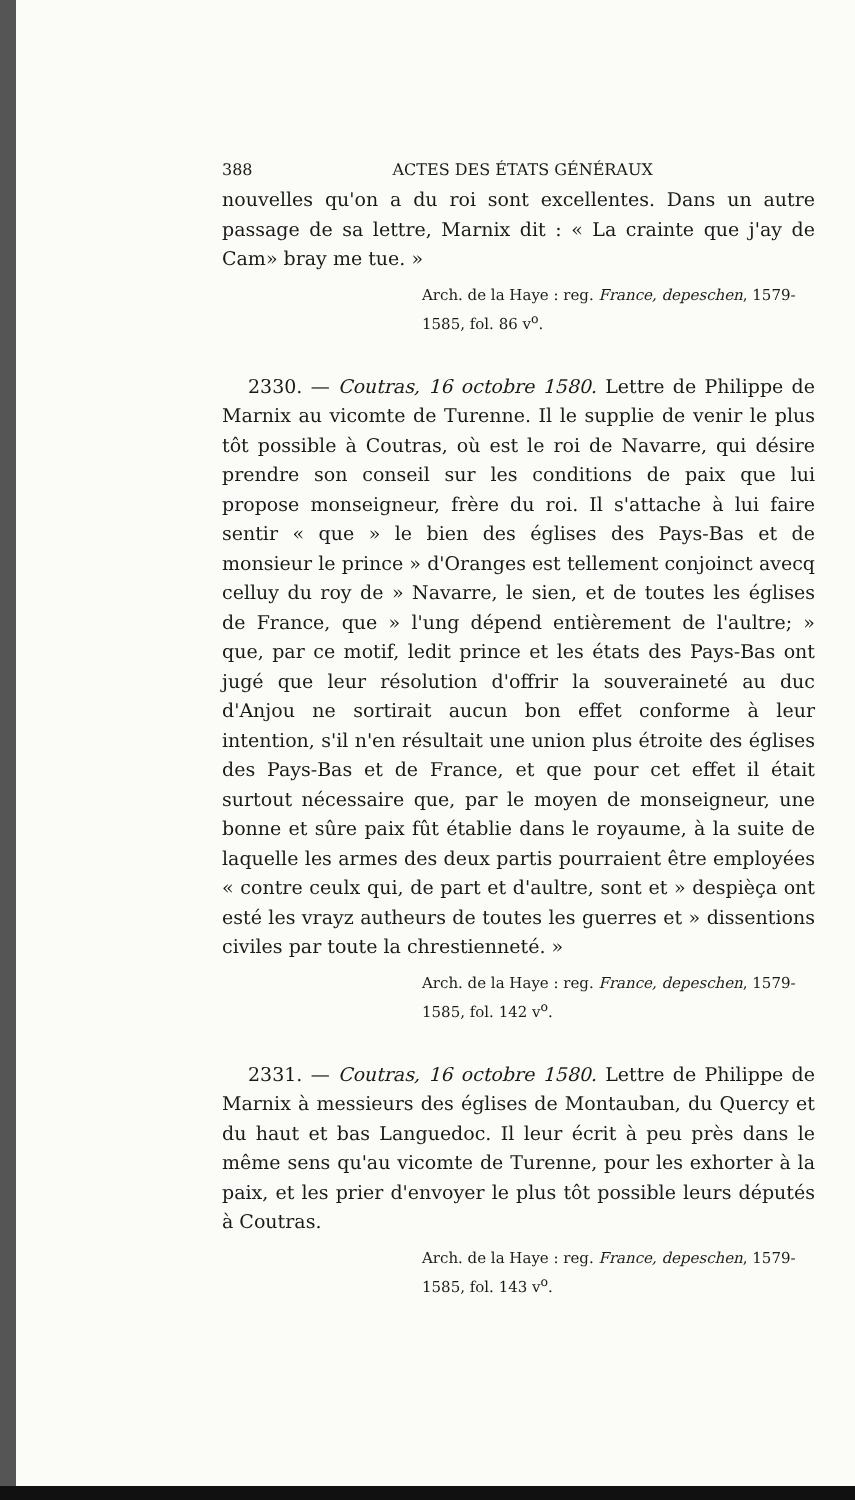388 ACTES DES ÉTATS GÉNÉRAUX
nouvelles qu'on a du roi sont excellentes. Dans un autre passage de sa lettre, Marnix dit : « La crainte que j'ay de Cam» bray me tue. »
Arch. de la Haye : reg. France, depeschen, 1579-1585, fol. 86 v<sup>o</sup>.
2330. — Coutras, 16 octobre 1580. Lettre de Philippe de Marnix au vicomte de Turenne. Il le supplie de venir le plus tôt possible à Coutras, où est le roi de Navarre, qui désire prendre son conseil sur les conditions de paix que lui propose monseigneur, frère du roi. Il s'attache à lui faire sentir « que » le bien des églises des Pays-Bas et de monsieur le prince » d'Oranges est tellement conjoinct avecq celluy du roy de » Navarre, le sien, et de toutes les églises de France, que » l'ung dépend entièrement de l'aultre; » que, par ce motif, ledit prince et les états des Pays-Bas ont jugé que leur résolution d'offrir la souveraineté au duc d'Anjou ne sortirait aucun bon effet conforme à leur intention, s'il n'en résultait une union plus étroite des églises des Pays-Bas et de France, et que pour cet effet il était surtout nécessaire que, par le moyen de monseigneur, une bonne et sûre paix fût établie dans le royaume, à la suite de laquelle les armes des deux partis pourraient être employées « contre ceulx qui, de part et d'aultre, sont et » despièça ont esté les vrayz autheurs de toutes les guerres et » dissentions civiles par toute la chrestienneté. »
Arch. de la Haye : reg. France, depeschen, 1579-1585, fol. 142 v<sup>o</sup>.
2331. — Coutras, 16 octobre 1580. Lettre de Philippe de Marnix à messieurs des églises de Montauban, du Quercy et du haut et bas Languedoc. Il leur écrit à peu près dans le même sens qu'au vicomte de Turenne, pour les exhorter à la paix, et les prier d'envoyer le plus tôt possible leurs députés à Coutras.
Arch. de la Haye : reg. France, depeschen, 1579-1585, fol. 143 v<sup>o</sup>.